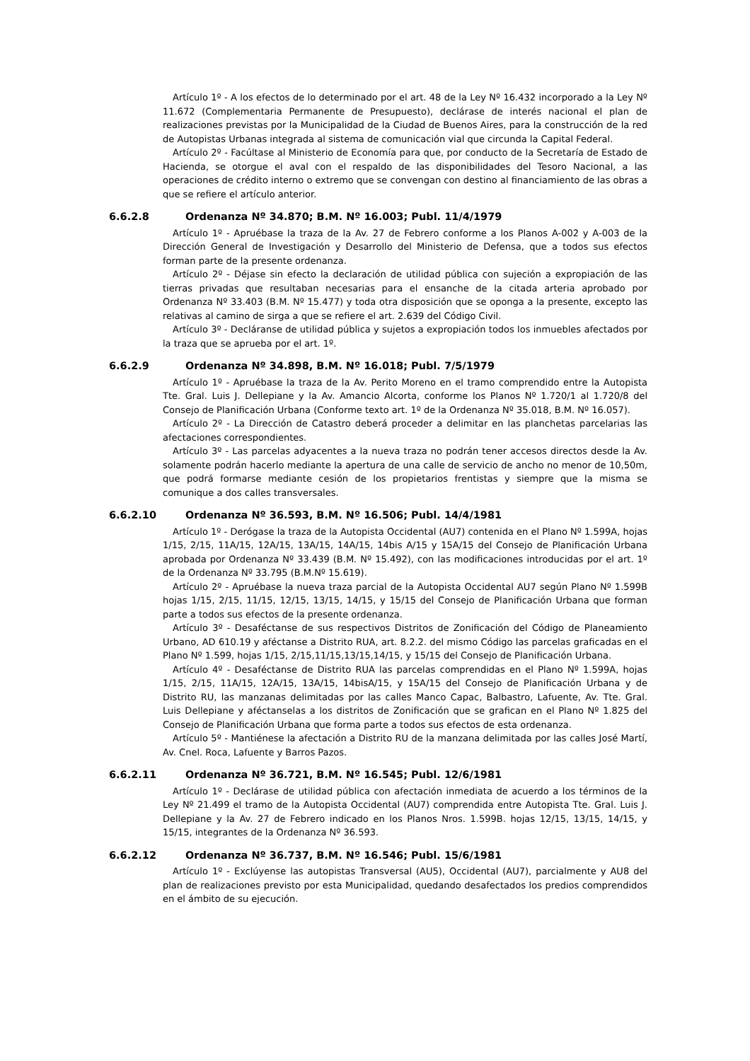Artículo 1º - A los efectos de lo determinado por el art. 48 de la Ley Nº 16.432 incorporado a la Ley Nº 11.672 (Complementaria Permanente de Presupuesto), declárase de interés nacional el plan de realizaciones previstas por la Municipalidad de la Ciudad de Buenos Aires, para la construcción de la red de Autopistas Urbanas integrada al sistema de comunicación vial que circunda la Capital Federal.
Artículo 2º - Facúltase al Ministerio de Economía para que, por conducto de la Secretaría de Estado de Hacienda, se otorgue el aval con el respaldo de las disponibilidades del Tesoro Nacional, a las operaciones de crédito interno o extremo que se convengan con destino al financiamiento de las obras a que se refiere el artículo anterior.
6.6.2.8 Ordenanza Nº 34.870; B.M. Nº 16.003; Publ. 11/4/1979
Artículo 1º - Apruébase la traza de la Av. 27 de Febrero conforme a los Planos A-002 y A-003 de la Dirección General de Investigación y Desarrollo del Ministerio de Defensa, que a todos sus efectos forman parte de la presente ordenanza.
Artículo 2º - Déjase sin efecto la declaración de utilidad pública con sujeción a expropiación de las tierras privadas que resultaban necesarias para el ensanche de la citada arteria aprobado por Ordenanza Nº 33.403 (B.M. Nº 15.477) y toda otra disposición que se oponga a la presente, excepto las relativas al camino de sirga a que se refiere el art. 2.639 del Código Civil.
Artículo 3º - Decláranse de utilidad pública y sujetos a expropiación todos los inmuebles afectados por la traza que se aprueba por el art. 1º.
6.6.2.9 Ordenanza Nº 34.898, B.M. Nº 16.018; Publ. 7/5/1979
Artículo 1º - Apruébase la traza de la Av. Perito Moreno en el tramo comprendido entre la Autopista Tte. Gral. Luis J. Dellepiane y la Av. Amancio Alcorta, conforme los Planos Nº 1.720/1 al 1.720/8 del Consejo de Planificación Urbana (Conforme texto art. 1º de la Ordenanza Nº 35.018, B.M. Nº 16.057).
Artículo 2º - La Dirección de Catastro deberá proceder a delimitar en las planchetas parcelarias las afectaciones correspondientes.
Artículo 3º - Las parcelas adyacentes a la nueva traza no podrán tener accesos directos desde la Av. solamente podrán hacerlo mediante la apertura de una calle de servicio de ancho no menor de 10,50m, que podrá formarse mediante cesión de los propietarios frentistas y siempre que la misma se comunique a dos calles transversales.
6.6.2.10 Ordenanza Nº 36.593, B.M. Nº 16.506; Publ. 14/4/1981
Artículo 1º - Derógase la traza de la Autopista Occidental (AU7) contenida en el Plano Nº 1.599A, hojas 1/15, 2/15, 11A/15, 12A/15, 13A/15, 14A/15, 14bis A/15 y 15A/15 del Consejo de Planificación Urbana aprobada por Ordenanza Nº 33.439 (B.M. Nº 15.492), con las modificaciones introducidas por el art. 1º de la Ordenanza Nº 33.795 (B.M.Nº 15.619).
Artículo 2º - Apruébase la nueva traza parcial de la Autopista Occidental AU7 según Plano Nº 1.599B hojas 1/15, 2/15, 11/15, 12/15, 13/15, 14/15, y 15/15 del Consejo de Planificación Urbana que forman parte a todos sus efectos de la presente ordenanza.
Artículo 3º - Desaféctanse de sus respectivos Distritos de Zonificación del Código de Planeamiento Urbano, AD 610.19 y aféctanse a Distrito RUA, art. 8.2.2. del mismo Código las parcelas graficadas en el Plano Nº 1.599, hojas 1/15, 2/15,11/15,13/15,14/15, y 15/15 del Consejo de Planificación Urbana.
Artículo 4º - Desaféctanse de Distrito RUA las parcelas comprendidas en el Plano Nº 1.599A, hojas 1/15, 2/15, 11A/15, 12A/15, 13A/15, 14bisA/15, y 15A/15 del Consejo de Planificación Urbana y de Distrito RU, las manzanas delimitadas por las calles Manco Capac, Balbastro, Lafuente, Av. Tte. Gral. Luis Dellepiane y aféctanselas a los distritos de Zonificación que se grafican en el Plano Nº 1.825 del Consejo de Planificación Urbana que forma parte a todos sus efectos de esta ordenanza.
Artículo 5º - Mantiénese la afectación a Distrito RU de la manzana delimitada por las calles José Martí, Av. Cnel. Roca, Lafuente y Barros Pazos.
6.6.2.11 Ordenanza Nº 36.721, B.M. Nº 16.545; Publ. 12/6/1981
Artículo 1º - Declárase de utilidad pública con afectación inmediata de acuerdo a los términos de la Ley Nº 21.499 el tramo de la Autopista Occidental (AU7) comprendida entre Autopista Tte. Gral. Luis J. Dellepiane y la Av. 27 de Febrero indicado en los Planos Nros. 1.599B. hojas 12/15, 13/15, 14/15, y 15/15, integrantes de la Ordenanza Nº 36.593.
6.6.2.12 Ordenanza Nº 36.737, B.M. Nº 16.546; Publ. 15/6/1981
Artículo 1º - Exclúyense las autopistas Transversal (AU5), Occidental (AU7), parcialmente y AU8 del plan de realizaciones previsto por esta Municipalidad, quedando desafectados los predios comprendidos en el ámbito de su ejecución.